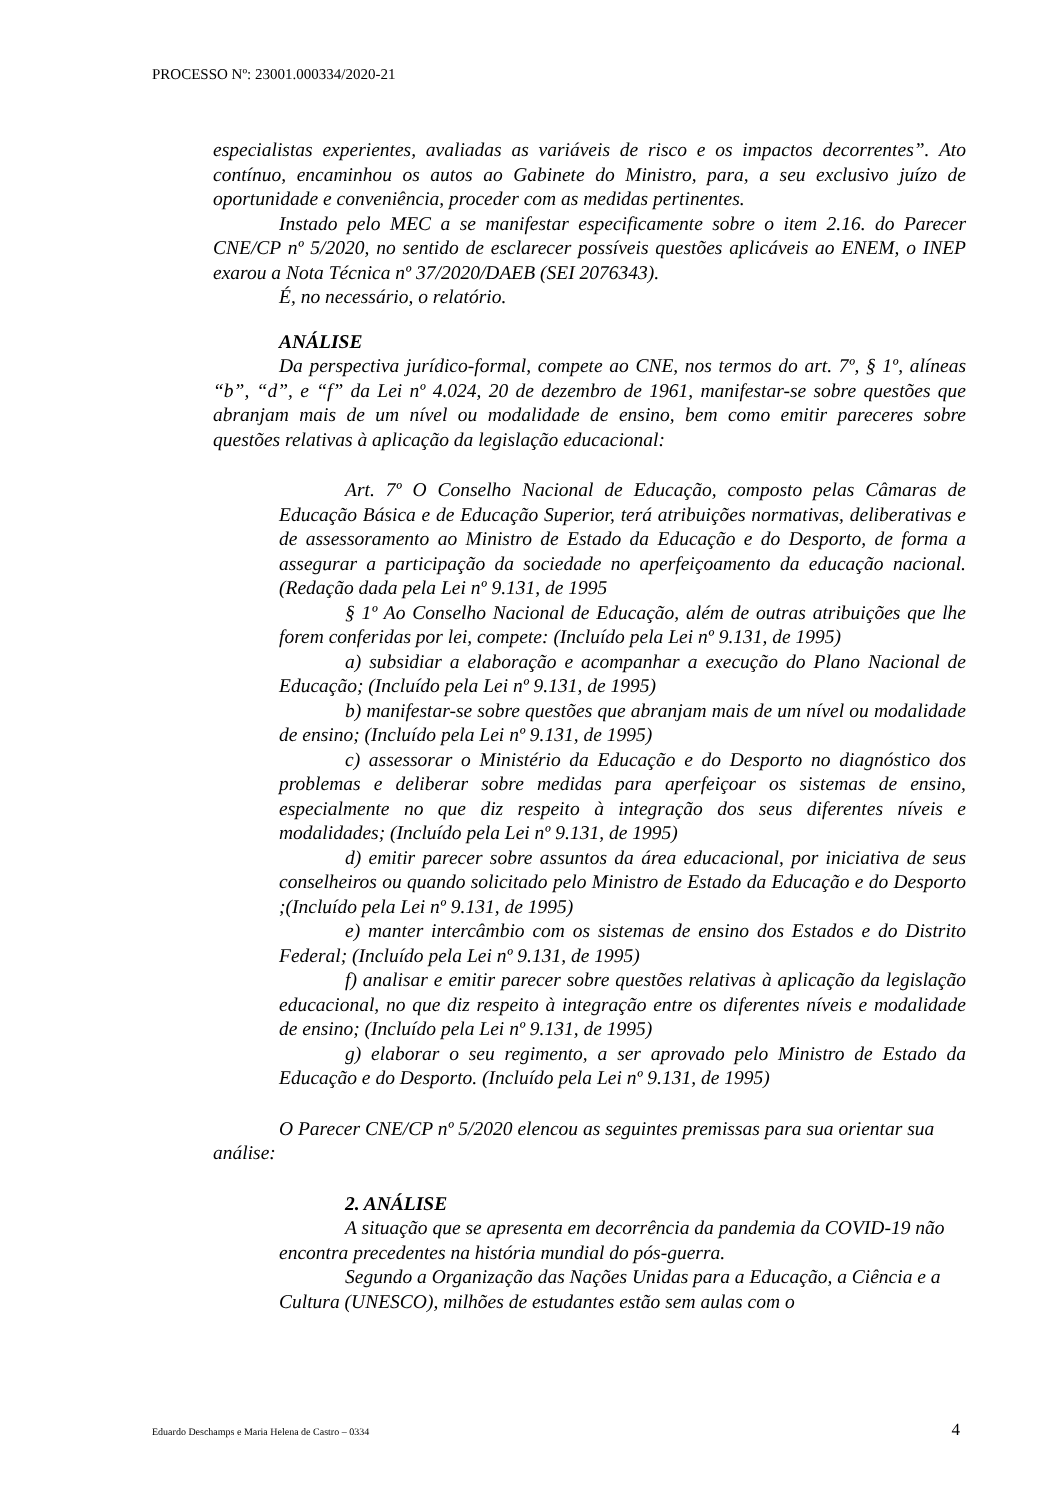PROCESSO Nº: 23001.000334/2020-21
especialistas experientes, avaliadas as variáveis de risco e os impactos decorrentes”. Ato contínuo, encaminhou os autos ao Gabinete do Ministro, para, a seu exclusivo juízo de oportunidade e conveniência, proceder com as medidas pertinentes.
Instado pelo MEC a se manifestar especificamente sobre o item 2.16. do Parecer CNE/CP nº 5/2020, no sentido de esclarecer possíveis questões aplicáveis ao ENEM, o INEP exarou a Nota Técnica nº 37/2020/DAEB (SEI 2076343).
É, no necessário, o relatório.
ANÁLISE
Da perspectiva jurídico-formal, compete ao CNE, nos termos do art. 7º, § 1º, alíneas “b”, “d”, e “f” da Lei nº 4.024, 20 de dezembro de 1961, manifestar-se sobre questões que abranjam mais de um nível ou modalidade de ensino, bem como emitir pareceres sobre questões relativas à aplicação da legislação educacional:
Art. 7º O Conselho Nacional de Educação, composto pelas Câmaras de Educação Básica e de Educação Superior, terá atribuições normativas, deliberativas e de assessoramento ao Ministro de Estado da Educação e do Desporto, de forma a assegurar a participação da sociedade no aperfeiçoamento da educação nacional. (Redação dada pela Lei nº 9.131, de 1995
§ 1º Ao Conselho Nacional de Educação, além de outras atribuições que lhe forem conferidas por lei, compete: (Incluído pela Lei nº 9.131, de 1995)
a) subsidiar a elaboração e acompanhar a execução do Plano Nacional de Educação; (Incluído pela Lei nº 9.131, de 1995)
b) manifestar-se sobre questões que abranjam mais de um nível ou modalidade de ensino; (Incluído pela Lei nº 9.131, de 1995)
c) assessorar o Ministério da Educação e do Desporto no diagnóstico dos problemas e deliberar sobre medidas para aperfeiçoar os sistemas de ensino, especialmente no que diz respeito à integração dos seus diferentes níveis e modalidades; (Incluído pela Lei nº 9.131, de 1995)
d) emitir parecer sobre assuntos da área educacional, por iniciativa de seus conselheiros ou quando solicitado pelo Ministro de Estado da Educação e do Desporto ;(Incluído pela Lei nº 9.131, de 1995)
e) manter intercâmbio com os sistemas de ensino dos Estados e do Distrito Federal; (Incluído pela Lei nº 9.131, de 1995)
f) analisar e emitir parecer sobre questões relativas à aplicação da legislação educacional, no que diz respeito à integração entre os diferentes níveis e modalidade de ensino; (Incluído pela Lei nº 9.131, de 1995)
g) elaborar o seu regimento, a ser aprovado pelo Ministro de Estado da Educação e do Desporto. (Incluído pela Lei nº 9.131, de 1995)
O Parecer CNE/CP nº 5/2020 elencou as seguintes premissas para sua orientar sua análise:
2. ANÁLISE
A situação que se apresenta em decorrência da pandemia da COVID-19 não encontra precedentes na história mundial do pós-guerra.
Segundo a Organização das Nações Unidas para a Educação, a Ciência e a Cultura (UNESCO), milhões de estudantes estão sem aulas com o
Eduardo Deschamps e Maria Helena de Castro – 0334 4